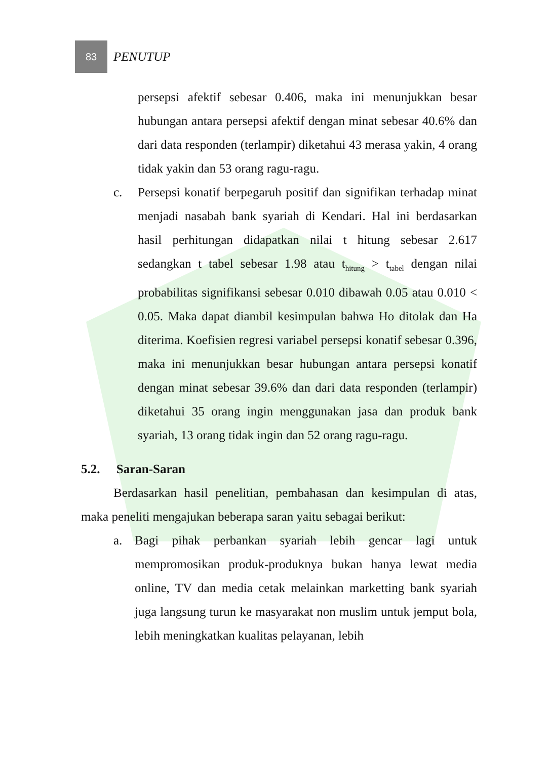83
PENUTUP
persepsi afektif sebesar 0.406, maka ini menunjukkan besar hubungan antara persepsi afektif dengan minat sebesar 40.6% dan dari data responden (terlampir) diketahui 43 merasa yakin, 4 orang tidak yakin dan 53 orang ragu-ragu.
c. Persepsi konatif berpegaruh positif dan signifikan terhadap minat menjadi nasabah bank syariah di Kendari. Hal ini berdasarkan hasil perhitungan didapatkan nilai t hitung sebesar 2.617 sedangkan t tabel sebesar 1.98 atau t<sub>hitung</sub> > t<sub>tabel</sub> dengan nilai probabilitas signifikansi sebesar 0.010 dibawah 0.05 atau 0.010 < 0.05. Maka dapat diambil kesimpulan bahwa Ho ditolak dan Ha diterima. Koefisien regresi variabel persepsi konatif sebesar 0.396, maka ini menunjukkan besar hubungan antara persepsi konatif dengan minat sebesar 39.6% dan dari data responden (terlampir) diketahui 35 orang ingin menggunakan jasa dan produk bank syariah, 13 orang tidak ingin dan 52 orang ragu-ragu.
5.2. Saran-Saran
Berdasarkan hasil penelitian, pembahasan dan kesimpulan di atas, maka peneliti mengajukan beberapa saran yaitu sebagai berikut:
a. Bagi pihak perbankan syariah lebih gencar lagi untuk mempromosikan produk-produknya bukan hanya lewat media online, TV dan media cetak melainkan marketting bank syariah juga langsung turun ke masyarakat non muslim untuk jemput bola, lebih meningkatkan kualitas pelayanan, lebih